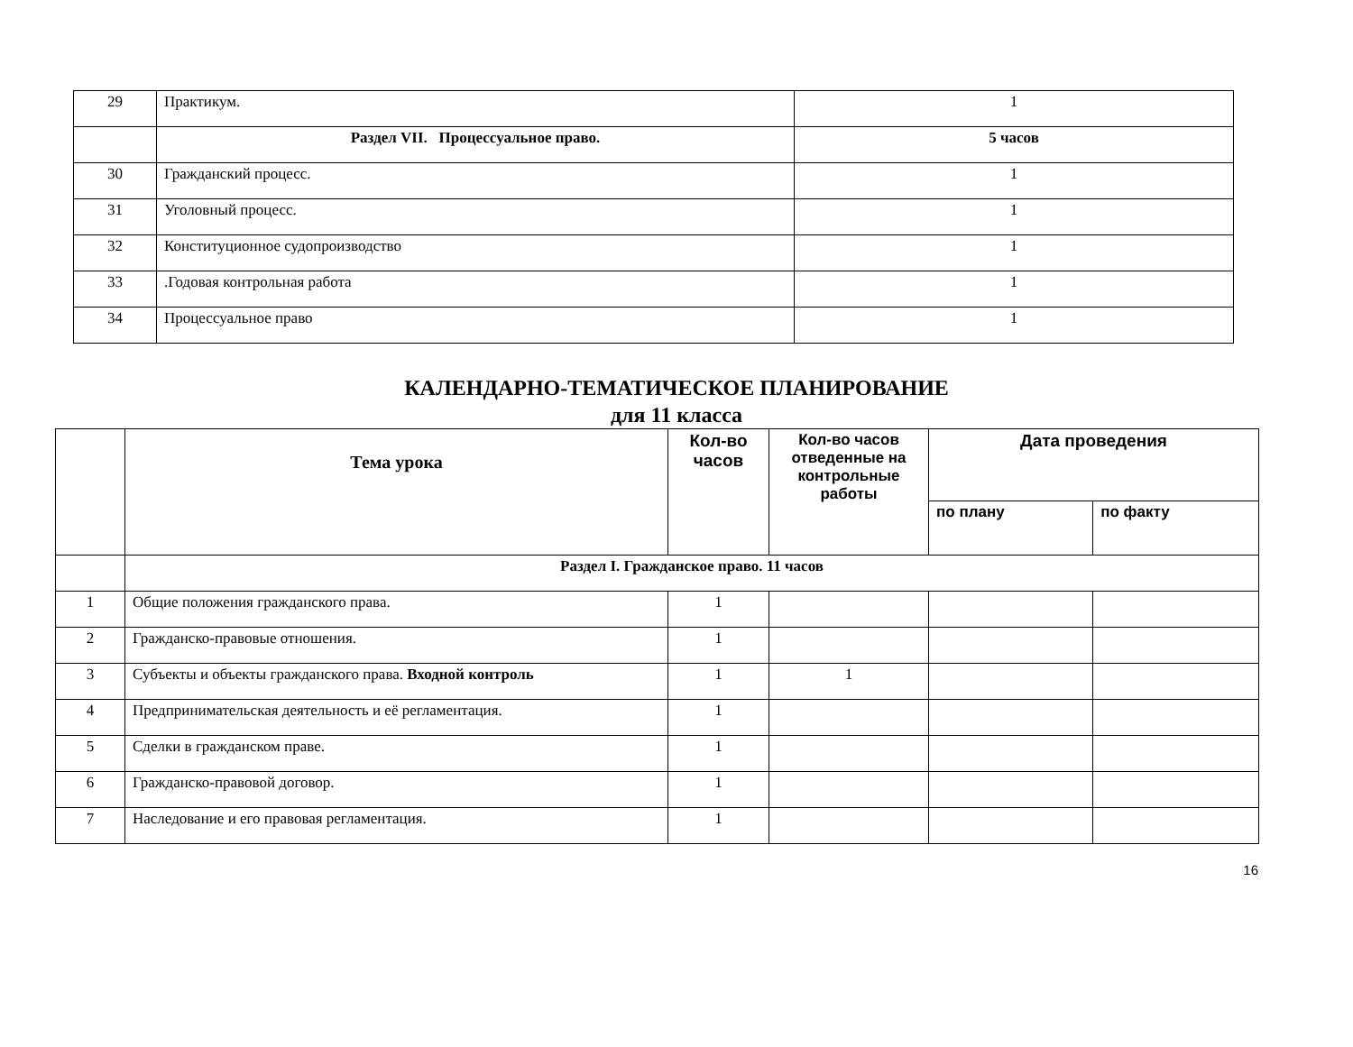| 29 | Практикум. | 1 |
| | Раздел VII. Процессуальное право. | 5 часов |
| 30 | Гражданский процесс. | 1 |
| 31 | Уголовный процесс. | 1 |
| 32 | Конституционное судопроизводство | 1 |
| 33 | .Годовая контрольная работа | 1 |
| 34 | Процессуальное право | 1 |
КАЛЕНДАРНО-ТЕМАТИЧЕСКОЕ ПЛАНИРОВАНИЕ
для 11 класса
| | Тема урока | Кол-во часов | Кол-во часов отведенные на контрольные работы | Дата проведения | |
| --- | --- | --- | --- | --- | --- |
| | | | | по плану | по факту |
| | Раздел I. Гражданское право. 11 часов | | | | |
| 1 | Общие положения гражданского права. | 1 | | | |
| 2 | Гражданско-правовые отношения. | 1 | | | |
| 3 | Субъекты и объекты гражданского права. Входной контроль | 1 | 1 | | |
| 4 | Предпринимательская деятельность и её регламентация. | 1 | | | |
| 5 | Сделки в гражданском праве. | 1 | | | |
| 6 | Гражданско-правовой договор. | 1 | | | |
| 7 | Наследование и его правовая регламентация. | 1 | | | |
16